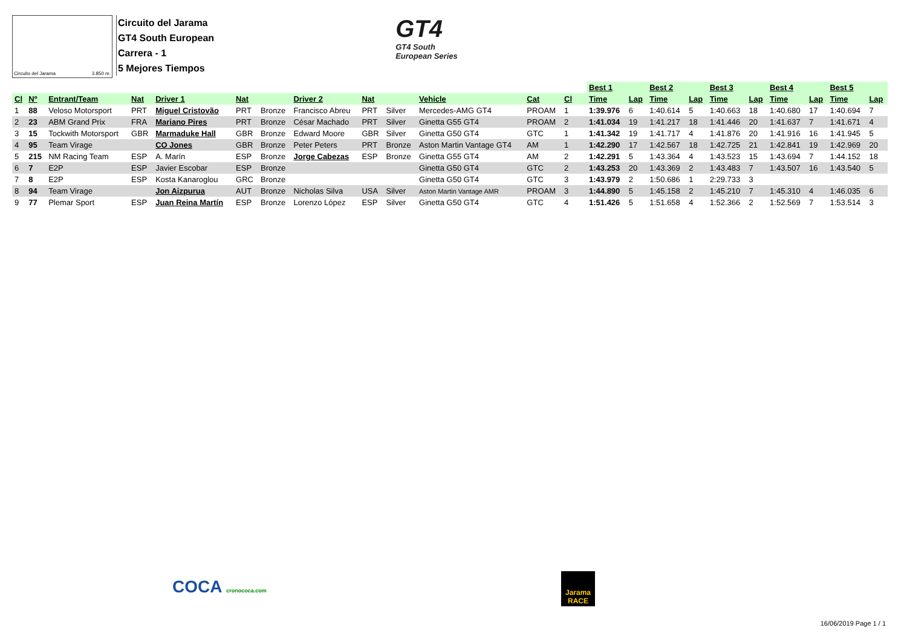Circuito del Jarama 3.850 m.
Circuito del Jarama
GT4 South European
Carrera - 1
5 Mejores Tiempos
GT4
GT4 South
European Series
| | | | | | | | | | | | | | | | Best 1 | | Best 2 | | Best 3 | | Best 4 | | Best 5 | |
| --- | --- | --- | --- | --- | --- | --- | --- | --- | --- | --- | --- | --- | --- | --- | --- | --- | --- | --- | --- | --- | --- | --- | --- | --- |
| Cl | Nº | Entrant/Team | Nat | Driver 1 | Nat | | Driver 2 | Nat | | Vehicle | Cat | Cl | | | Time | Lap | Time | Lap | Time | Lap | Time | Lap | Time | Lap |
| 1 | 88 | Veloso Motorsport | PRT | Miguel Cristovão | PRT | Bronze | Francisco Abreu | PRT | Silver | Mercedes-AMG GT4 | PROAM | 1 | | | 1:39.976 | 6 | 1:40.614 | 5 | 1:40.663 | 18 | 1:40.680 | 17 | 1:40.694 | 7 |
| 2 | 23 | ABM Grand Prix | FRA | Mariano Pires | PRT | Bronze | César Machado | PRT | Silver | Ginetta G55 GT4 | PROAM | 2 | | | 1:41.034 | 19 | 1:41.217 | 18 | 1:41.446 | 20 | 1:41.637 | 7 | 1:41.671 | 4 |
| 3 | 15 | Tockwith Motorsport | GBR | Marmaduke Hall | GBR | Bronze | Edward Moore | GBR | Silver | Ginetta G50 GT4 | GTC | 1 | | | 1:41.342 | 19 | 1:41.717 | 4 | 1:41.876 | 20 | 1:41.916 | 16 | 1:41.945 | 5 |
| 4 | 95 | Team Virage | | CO Jones | GBR | Bronze | Peter Peters | PRT | Bronze | Aston Martin Vantage GT4 | AM | 1 | | | 1:42.290 | 17 | 1:42.567 | 18 | 1:42.725 | 21 | 1:42.841 | 19 | 1:42.969 | 20 |
| 5 | 215 | NM Racing Team | ESP | A. Marín | ESP | Bronze | Jorge Cabezas | ESP | Bronze | Ginetta G55 GT4 | AM | 2 | | | 1:42.291 | 5 | 1:43.364 | 4 | 1:43.523 | 15 | 1:43.694 | 7 | 1:44.152 | 18 |
| 6 | 7 | E2P | ESP | Javier Escobar | ESP | Bronze | | | | Ginetta G50 GT4 | GTC | 2 | | | 1:43.253 | 20 | 1:43.369 | 2 | 1:43.483 | 7 | 1:43.507 | 16 | 1:43.540 | 5 |
| 7 | 8 | E2P | ESP | Kosta Kanaroglou | GRC | Bronze | | | | Ginetta G50 GT4 | GTC | 3 | | | 1:43.979 | 2 | 1:50.686 | 1 | 2:29.733 | 3 | | | | |
| 8 | 94 | Team Virage | | Jon Aizpurua | AUT | Bronze | Nicholas Silva | USA | Silver | Aston Martin Vantage AMR | PROAM | 3 | | | 1:44.890 | 5 | 1:45.158 | 2 | 1:45.210 | 7 | 1:45.310 | 4 | 1:46.035 | 6 |
| 9 | 77 | Plemar Sport | ESP | Juan Reina Martín | ESP | Bronze | Lorenzo López | ESP | Silver | Ginetta G50 GT4 | GTC | 4 | | | 1:51.426 | 5 | 1:51.658 | 4 | 1:52.366 | 2 | 1:52.569 | 7 | 1:53.514 | 3 |
COCA cronococa.com
Jarama
RACE
16/06/2019 Page 1 / 1